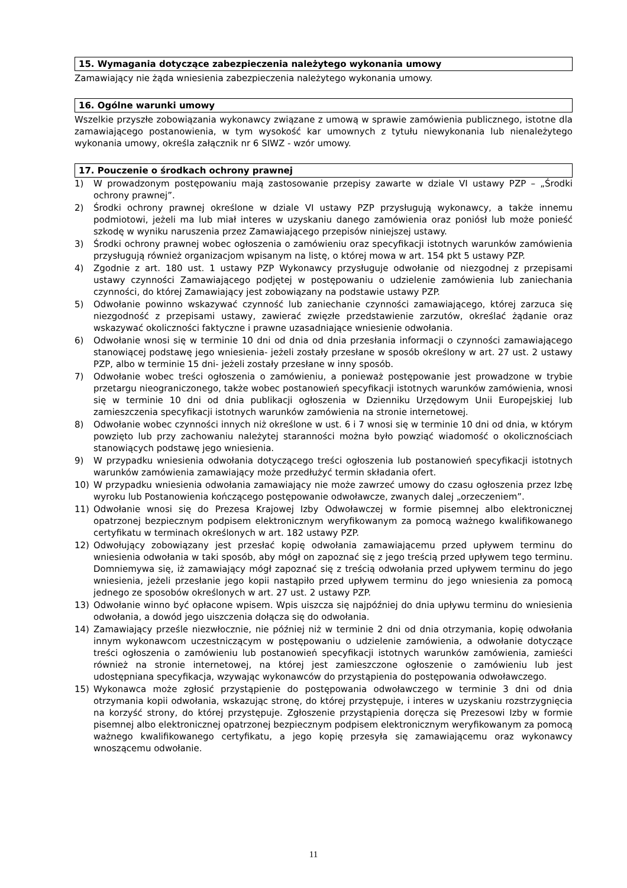15. Wymagania dotyczące zabezpieczenia należytego wykonania umowy
Zamawiający nie żąda wniesienia zabezpieczenia należytego wykonania umowy.
16. Ogólne warunki umowy
Wszelkie przyszłe zobowiązania wykonawcy związane z umową w sprawie zamówienia publicznego, istotne dla zamawiającego postanowienia, w tym wysokość kar umownych z tytułu niewykonania lub nienależytego wykonania umowy, określa załącznik nr 6 SIWZ - wzór umowy.
17. Pouczenie o środkach ochrony prawnej
1) W prowadzonym postępowaniu mają zastosowanie przepisy zawarte w dziale VI ustawy PZP – „Środki ochrony prawnej”.
2) Środki ochrony prawnej określone w dziale VI ustawy PZP przysługują wykonawcy, a także innemu podmiotowi, jeżeli ma lub miał interes w uzyskaniu danego zamówienia oraz poniósł lub może ponieść szkodę w wyniku naruszenia przez Zamawiającego przepisów niniejszej ustawy.
3) Środki ochrony prawnej wobec ogłoszenia o zamówieniu oraz specyfikacji istotnych warunków zamówienia przysługują również organizacjom wpisanym na listę, o której mowa w art. 154 pkt 5 ustawy PZP.
4) Zgodnie z art. 180 ust. 1 ustawy PZP Wykonawcy przysługuje odwołanie od niezgodnej z przepisami ustawy czynności Zamawiającego podjętej w postępowaniu o udzielenie zamówienia lub zaniechania czynności, do której Zamawiający jest zobowiązany na podstawie ustawy PZP.
5) Odwołanie powinno wskazywać czynność lub zaniechanie czynności zamawiającego, której zarzuca się niezgodność z przepisami ustawy, zawierać zwięzłe przedstawienie zarzutów, określać żądanie oraz wskazywać okoliczności faktyczne i prawne uzasadniające wniesienie odwołania.
6) Odwołanie wnosi się w terminie 10 dni od dnia od dnia przesłania informacji o czynności zamawiającego stanowiącej podstawę jego wniesienia- jeżeli zostały przesłane w sposób określony w art. 27 ust. 2 ustawy PZP, albo w terminie 15 dni- jeżeli zostały przesłane w inny sposób.
7) Odwołanie wobec treści ogłoszenia o zamówieniu, a ponieważ postępowanie jest prowadzone w trybie przetargu nieograniczonego, także wobec postanowień specyfikacji istotnych warunków zamówienia, wnosi się w terminie 10 dni od dnia publikacji ogłoszenia w Dzienniku Urzędowym Unii Europejskiej lub zamieszczenia specyfikacji istotnych warunków zamówienia na stronie internetowej.
8) Odwołanie wobec czynności innych niż określone w ust. 6 i 7 wnosi się w terminie 10 dni od dnia, w którym powzięto lub przy zachowaniu należytej staranności można było powziąć wiadomość o okolicznościach stanowiących podstawę jego wniesienia.
9) W przypadku wniesienia odwołania dotyczącego treści ogłoszenia lub postanowień specyfikacji istotnych warunków zamówienia zamawiający może przedłużyć termin składania ofert.
10) W przypadku wniesienia odwołania zamawiający nie może zawrzeć umowy do czasu ogłoszenia przez Izbę wyroku lub Postanowienia kończącego postępowanie odwoławcze, zwanych dalej „orzeczeniem”.
11) Odwołanie wnosi się do Prezesa Krajowej Izby Odwoławczej w formie pisemnej albo elektronicznej opatrzonej bezpiecznym podpisem elektronicznym weryfikowanym za pomocą ważnego kwalifikowanego certyfikatu w terminach określonych w art. 182 ustawy PZP.
12) Odwołujący zobowiązany jest przesłać kopię odwołania zamawiającemu przed upływem terminu do wniesienia odwołania w taki sposób, aby mógł on zapoznać się z jego treścią przed upływem tego terminu. Domniemywa się, iż zamawiający mógł zapoznać się z treścią odwołania przed upływem terminu do jego wniesienia, jeżeli przesłanie jego kopii nastąpiło przed upływem terminu do jego wniesienia za pomocą jednego ze sposobów określonych w art. 27 ust. 2 ustawy PZP.
13) Odwołanie winno być opłacone wpisem. Wpis uiszcza się najpóźniej do dnia upływu terminu do wniesienia odwołania, a dowód jego uiszczenia dołącza się do odwołania.
14) Zamawiający prześle niezwłocznie, nie później niż w terminie 2 dni od dnia otrzymania, kopię odwołania innym wykonawcom uczestniczącym w postępowaniu o udzielenie zamówienia, a odwołanie dotyczące treści ogłoszenia o zamówieniu lub postanowień specyfikacji istotnych warunków zamówienia, zamieści również na stronie internetowej, na której jest zamieszczone ogłoszenie o zamówieniu lub jest udostępniana specyfikacja, wzywając wykonawców do przystąpienia do postępowania odwoławczego.
15) Wykonawca może zgłosić przystąpienie do postępowania odwoławczego w terminie 3 dni od dnia otrzymania kopii odwołania, wskazując stronę, do której przystępuje, i interes w uzyskaniu rozstrzygnięcia na korzyść strony, do której przystępuje. Zgłoszenie przystąpienia doręcza się Prezesowi Izby w formie pisemnej albo elektronicznej opatrzonej bezpiecznym podpisem elektronicznym weryfikowanym za pomocą ważnego kwalifikowanego certyfikatu, a jego kopię przesyła się zamawiającemu oraz wykonawcy wnoszącemu odwołanie.
11